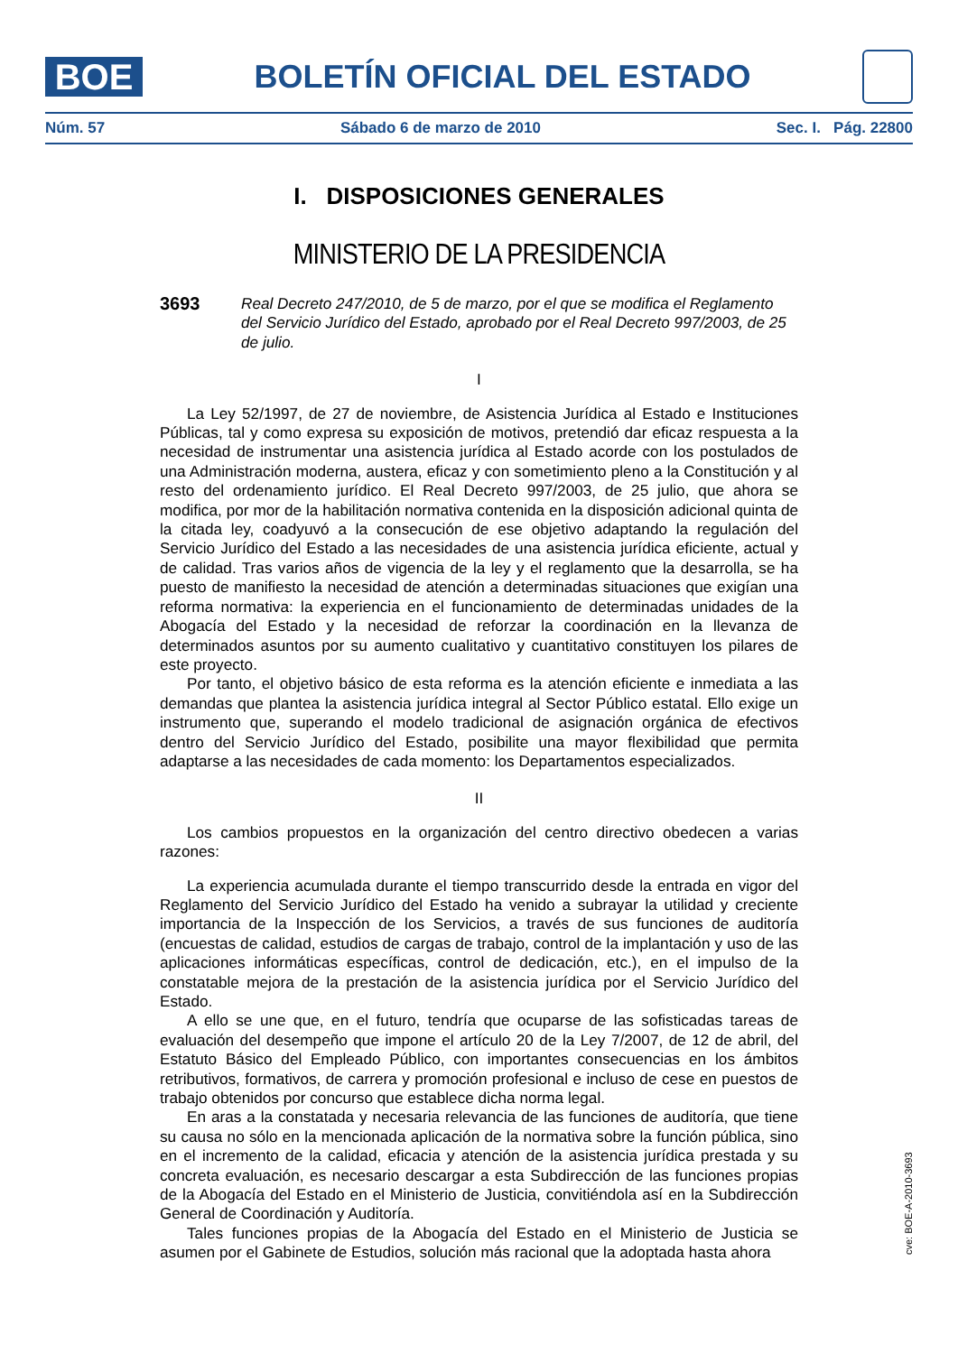BOE
BOLETÍN OFICIAL DEL ESTADO
Núm. 57 Sábado 6 de marzo de 2010 Sec. I. Pág. 22800
I. DISPOSICIONES GENERALES
MINISTERIO DE LA PRESIDENCIA
3693
Real Decreto 247/2010, de 5 de marzo, por el que se modifica el Reglamento del Servicio Jurídico del Estado, aprobado por el Real Decreto 997/2003, de 25 de julio.
I
La Ley 52/1997, de 27 de noviembre, de Asistencia Jurídica al Estado e Instituciones Públicas, tal y como expresa su exposición de motivos, pretendió dar eficaz respuesta a la necesidad de instrumentar una asistencia jurídica al Estado acorde con los postulados de una Administración moderna, austera, eficaz y con sometimiento pleno a la Constitución y al resto del ordenamiento jurídico. El Real Decreto 997/2003, de 25 julio, que ahora se modifica, por mor de la habilitación normativa contenida en la disposición adicional quinta de la citada ley, coadyuvó a la consecución de ese objetivo adaptando la regulación del Servicio Jurídico del Estado a las necesidades de una asistencia jurídica eficiente, actual y de calidad. Tras varios años de vigencia de la ley y el reglamento que la desarrolla, se ha puesto de manifiesto la necesidad de atención a determinadas situaciones que exigían una reforma normativa: la experiencia en el funcionamiento de determinadas unidades de la Abogacía del Estado y la necesidad de reforzar la coordinación en la llevanza de determinados asuntos por su aumento cualitativo y cuantitativo constituyen los pilares de este proyecto.
Por tanto, el objetivo básico de esta reforma es la atención eficiente e inmediata a las demandas que plantea la asistencia jurídica integral al Sector Público estatal. Ello exige un instrumento que, superando el modelo tradicional de asignación orgánica de efectivos dentro del Servicio Jurídico del Estado, posibilite una mayor flexibilidad que permita adaptarse a las necesidades de cada momento: los Departamentos especializados.
II
Los cambios propuestos en la organización del centro directivo obedecen a varias razones:
La experiencia acumulada durante el tiempo transcurrido desde la entrada en vigor del Reglamento del Servicio Jurídico del Estado ha venido a subrayar la utilidad y creciente importancia de la Inspección de los Servicios, a través de sus funciones de auditoría (encuestas de calidad, estudios de cargas de trabajo, control de la implantación y uso de las aplicaciones informáticas específicas, control de dedicación, etc.), en el impulso de la constatable mejora de la prestación de la asistencia jurídica por el Servicio Jurídico del Estado.
A ello se une que, en el futuro, tendría que ocuparse de las sofisticadas tareas de evaluación del desempeño que impone el artículo 20 de la Ley 7/2007, de 12 de abril, del Estatuto Básico del Empleado Público, con importantes consecuencias en los ámbitos retributivos, formativos, de carrera y promoción profesional e incluso de cese en puestos de trabajo obtenidos por concurso que establece dicha norma legal.
En aras a la constatada y necesaria relevancia de las funciones de auditoría, que tiene su causa no sólo en la mencionada aplicación de la normativa sobre la función pública, sino en el incremento de la calidad, eficacia y atención de la asistencia jurídica prestada y su concreta evaluación, es necesario descargar a esta Subdirección de las funciones propias de la Abogacía del Estado en el Ministerio de Justicia, convitiéndola así en la Subdirección General de Coordinación y Auditoría.
Tales funciones propias de la Abogacía del Estado en el Ministerio de Justicia se asumen por el Gabinete de Estudios, solución más racional que la adoptada hasta ahora
cve: BOE-A-2010-3693